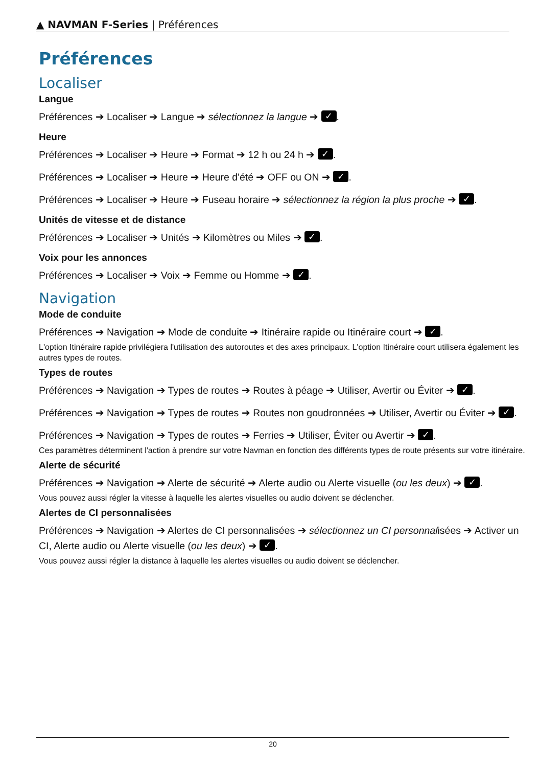▲ NAVMAN F-Series | Préférences
Préférences
Localiser
Langue
Préférences ➔ Localiser ➔ Langue ➔ sélectionnez la langue ➔ ✓.
Heure
Préférences ➔ Localiser ➔ Heure ➔ Format ➔ 12 h ou 24 h ➔ ✓.
Préférences ➔ Localiser ➔ Heure ➔ Heure d'été ➔ OFF ou ON ➔ ✓.
Préférences ➔ Localiser ➔ Heure ➔ Fuseau horaire ➔ sélectionnez la région la plus proche ➔ ✓.
Unités de vitesse et de distance
Préférences ➔ Localiser ➔ Unités ➔ Kilomètres ou Miles ➔ ✓.
Voix pour les annonces
Préférences ➔ Localiser ➔ Voix ➔ Femme ou Homme ➔ ✓.
Navigation
Mode de conduite
Préférences ➔ Navigation ➔ Mode de conduite ➔ Itinéraire rapide ou Itinéraire court ➔ ✓.
L'option Itinéraire rapide privilégiera l'utilisation des autoroutes et des axes principaux. L'option Itinéraire court utilisera également les autres types de routes.
Types de routes
Préférences ➔ Navigation ➔ Types de routes ➔ Routes à péage ➔ Utiliser, Avertir ou Éviter ➔ ✓.
Préférences ➔ Navigation ➔ Types de routes ➔ Routes non goudronnées ➔ Utiliser, Avertir ou Éviter ➔ ✓.
Préférences ➔ Navigation ➔ Types de routes ➔ Ferries ➔ Utiliser, Éviter ou Avertir ➔ ✓.
Ces paramètres déterminent l'action à prendre sur votre Navman en fonction des différents types de route présents sur votre itinéraire.
Alerte de sécurité
Préférences ➔ Navigation ➔ Alerte de sécurité ➔ Alerte audio ou Alerte visuelle (ou les deux) ➔ ✓.
Vous pouvez aussi régler la vitesse à laquelle les alertes visuelles ou audio doivent se déclencher.
Alertes de CI personnalisées
Préférences ➔ Navigation ➔ Alertes de CI personnalisées ➔ sélectionnez un CI personnalisées ➔ Activer un CI, Alerte audio ou Alerte visuelle (ou les deux) ➔ ✓.
Vous pouvez aussi régler la distance à laquelle les alertes visuelles ou audio doivent se déclencher.
20